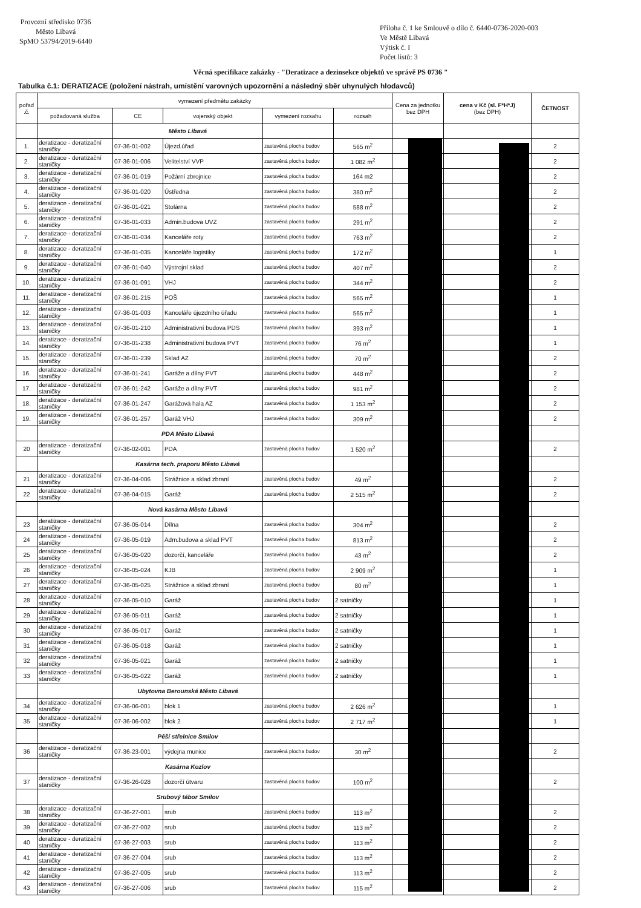Provozní středisko 0736
Město Libavá
SpMO 53794/2019-6440
Příloha č. 1 ke Smlouvě o dílo č. 6440-0736-2020-003
Ve Městě Libavá
Výtisk č. I
Počet listů: 3
Věcná specifikace zakázky - "Deratizace a dezinsekce objektů ve správě PS 0736 "
Tabulka č.1: DERATIZACE (položení nástrah, umístění varovných upozornění a následný sběr uhynulých hlodavců)
| pořad .č. | vymezení předmětu zakázky | | | | | Cena za jednotku bez DPH | cena v Kč (sl. F*H*J) (bez DPH) | ČETNOST |
| --- | --- | --- | --- | --- | --- | --- | --- | --- |
| | požadovaná služba | CE | vojenský objekt | vymezení rozsahu | rozsah | | | |
| | | Město Libavá | | | | | | |
| 1. | deratizace - deratizační staničky | 07-36-01-002 | Újezd.úřad | zastavěná plocha budov | 565 m<sup>2</sup> | | | 2 |
| 2. | deratizace - deratizační staničky | 07-36-01-006 | Velitelství VVP | zastavěná plocha budov | 1 082 m<sup>2</sup> | | | 2 |
| 3. | deratizace - deratizační staničky | 07-36-01-019 | Požární zbrojnice | zastavěná plocha budov | 164 m2 | | | 2 |
| 4. | deratizace - deratizační staničky | 07-36-01-020 | Ústředna | zastavěná plocha budov | 380 m<sup>2</sup> | | | 2 |
| 5. | deratizace - deratizační staničky | 07-36-01-021 | Stolárna | zastavěná plocha budov | 588 m<sup>2</sup> | | | 2 |
| 6. | deratizace - deratizační staničky | 07-36-01-033 | Admin.budova UVZ | zastavěná plocha budov | 291 m<sup>2</sup> | | | 2 |
| 7. | deratizace - deratizační staničky | 07-36-01-034 | Kanceláře roty | zastavěná plocha budov | 763 m<sup>2</sup> | | | 2 |
| 8. | deratizace - deratizační staničky | 07-36-01-035 | Kanceláře logistiky | zastavěná plocha budov | 172 m<sup>2</sup> | | | 1 |
| 9. | deratizace - deratizační staničky | 07-36-01-040 | Výstrojní sklad | zastavěná plocha budov | 407 m<sup>2</sup> | | | 2 |
| 10. | deratizace - deratizační staničky | 07-36-01-091 | VHJ | zastavěná plocha budov | 344 m<sup>2</sup> | | | 2 |
| 11. | deratizace - deratizační staničky | 07-36-01-215 | POŠ | zastavěná plocha budov | 565 m<sup>2</sup> | | | 1 |
| 12. | deratizace - deratizační staničky | 07-36-01-003 | Kanceláře újezdního úřadu | zastavěná plocha budov | 565 m<sup>2</sup> | | | 1 |
| 13. | deratizace - deratizační staničky | 07-36-01-210 | Administrativní budova PDS | zastavěná plocha budov | 393 m<sup>2</sup> | | | 1 |
| 14. | deratizace - deratizační staničky | 07-36-01-238 | Administrativní budova PVT | zastavěná plocha budov | 76 m<sup>2</sup> | | | 1 |
| 15. | deratizace - deratizační staničky | 07-36-01-239 | Sklad AZ | zastavěná plocha budov | 70 m<sup>2</sup> | | | 2 |
| 16. | deratizace - deratizační staničky | 07-36-01-241 | Garáže a dílny PVT | zastavěná plocha budov | 448 m<sup>2</sup> | | | 2 |
| 17. | deratizace - deratizační staničky | 07-36-01-242 | Garáže a dílny PVT | zastavěná plocha budov | 981 m<sup>2</sup> | | | 2 |
| 18. | deratizace - deratizační staničky | 07-36-01-247 | Garážová hala AZ | zastavěná plocha budov | 1 153 m<sup>2</sup> | | | 2 |
| 19. | deratizace - deratizační staničky | 07-36-01-257 | Garáž VHJ | zastavěná plocha budov | 309 m<sup>2</sup> | | | 2 |
| | | PDA Město Libavá | | | | | | |
| 20 | deratizace - deratizační staničky | 07-36-02-001 | PDA | zastavěná plocha budov | 1 520 m<sup>2</sup> | | | 2 |
| | | Kasárna tech. praporu Město Libavá | | | | | | |
| 21 | deratizace - deratizační staničky | 07-36-04-006 | Strážnice a sklad zbraní | zastavěná plocha budov | 49 m<sup>2</sup> | | | 2 |
| 22 | deratizace - deratizační staničky | 07-36-04-015 | Garáž | zastavěná plocha budov | 2 515 m<sup>2</sup> | | | 2 |
| | | Nová kasárna Město Libavá | | | | | | |
| 23 | deratizace - deratizační staničky | 07-36-05-014 | Dílna | zastavěná plocha budov | 304 m<sup>2</sup> | | | 2 |
| 24 | deratizace - deratizační staničky | 07-36-05-019 | Adm.budova a sklad PVT | zastavěná plocha budov | 813 m<sup>2</sup> | | | 2 |
| 25 | deratizace - deratizační staničky | 07-36-05-020 | dozorčí, kanceláře | zastavěná plocha budov | 43 m<sup>2</sup> | | | 2 |
| 26 | deratizace - deratizační staničky | 07-36-05-024 | KJB | zastavěná plocha budov | 2 909 m<sup>2</sup> | | | 1 |
| 27 | deratizace - deratizační staničky | 07-36-05-025 | Strážnice a sklad zbraní | zastavěná plocha budov | 80 m<sup>2</sup> | | | 1 |
| 28 | deratizace - deratizační staničky | 07-36-05-010 | Garáž | zastavěná plocha budov | 2 satničky | | | 1 |
| 29 | deratizace - deratizační staničky | 07-36-05-011 | Garáž | zastavěná plocha budov | 2 satničky | | | 1 |
| 30 | deratizace - deratizační staničky | 07-36-05-017 | Garáž | zastavěná plocha budov | 2 satničky | | | 1 |
| 31 | deratizace - deratizační staničky | 07-36-05-018 | Garáž | zastavěná plocha budov | 2 satničky | | | 1 |
| 32 | deratizace - deratizační staničky | 07-36-05-021 | Garáž | zastavěná plocha budov | 2 satničky | | | 1 |
| 33 | deratizace - deratizační staničky | 07-36-05-022 | Garáž | zastavěná plocha budov | 2 satničky | | | 1 |
| | | Ubytovna Berounská Město Libavá | | | | | | |
| 34 | deratizace - deratizační staničky | 07-36-06-001 | blok 1 | zastavěná plocha budov | 2 626 m<sup>2</sup> | | | 1 |
| 35 | deratizace - deratizační staničky | 07-36-06-002 | blok 2 | zastavěná plocha budov | 2 717 m<sup>2</sup> | | | 1 |
| | | Pěší střelnice Smilov | | | | | | |
| 36 | deratizace - deratizační staničky | 07-36-23-001 | výdejna munice | zastavěná plocha budov | 30 m<sup>2</sup> | | | 2 |
| | | Kasárna Kozlov | | | | | | |
| 37 | deratizace - deratizační staničky | 07-36-26-028 | dozorčí útvaru | zastavěná plocha budov | 100 m<sup>2</sup> | | | 2 |
| | | Srubový tábor Smilov | | | | | | |
| 38 | deratizace - deratizační staničky | 07-36-27-001 | srub | zastavěná plocha budov | 113 m<sup>2</sup> | | | 2 |
| 39 | deratizace - deratizační staničky | 07-36-27-002 | srub | zastavěná plocha budov | 113 m<sup>2</sup> | | | 2 |
| 40 | deratizace - deratizační staničky | 07-36-27-003 | srub | zastavěná plocha budov | 113 m<sup>2</sup> | | | 2 |
| 41 | deratizace - deratizační staničky | 07-36-27-004 | srub | zastavěná plocha budov | 113 m<sup>2</sup> | | | 2 |
| 42 | deratizace - deratizační staničky | 07-36-27-005 | srub | zastavěná plocha budov | 113 m<sup>2</sup> | | | 2 |
| 43 | deratizace - deratizační staničky | 07-36-27-006 | srub | zastavěná plocha budov | 115 m<sup>2</sup> | | | 2 |